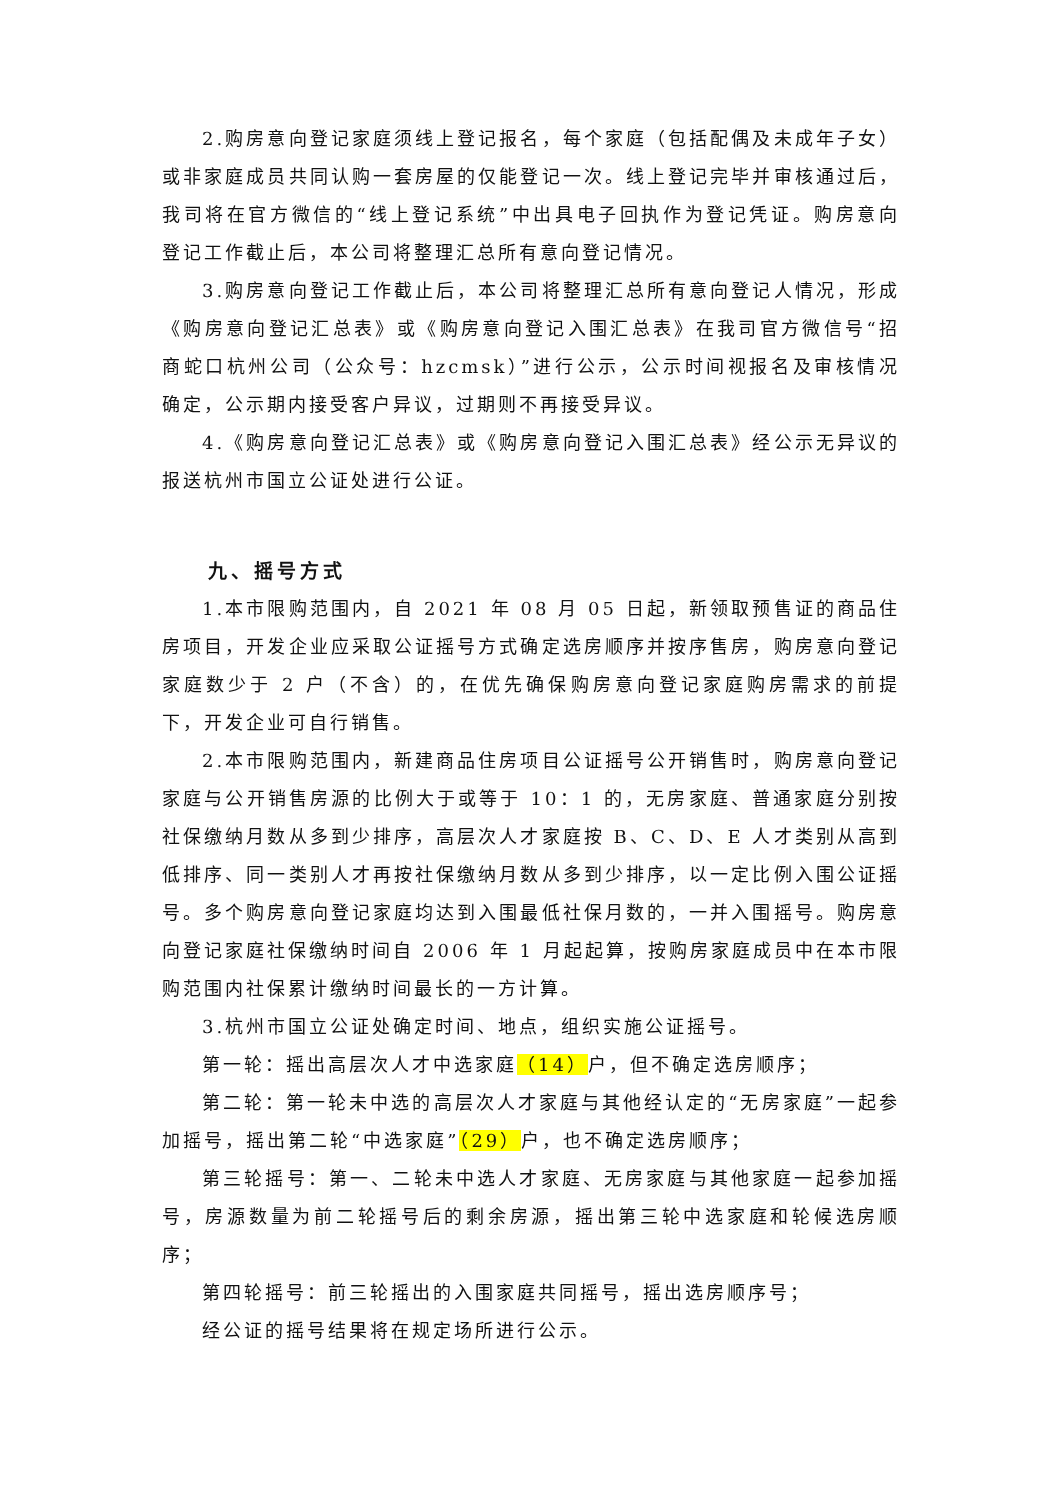2.购房意向登记家庭须线上登记报名，每个家庭（包括配偶及未成年子女）或非家庭成员共同认购一套房屋的仅能登记一次。线上登记完毕并审核通过后，我司将在官方微信的“线上登记系统”中出具电子回执作为登记凭证。购房意向登记工作截止后，本公司将整理汇总所有意向登记情况。
3.购房意向登记工作截止后，本公司将整理汇总所有意向登记人情况，形成《购房意向登记汇总表》或《购房意向登记入围汇总表》在我司官方微信号“招商蛇口杭州公司（公众号：hzcmsk）”进行公示，公示时间视报名及审核情况确定，公示期内接受客户异议，过期则不再接受异议。
4.《购房意向登记汇总表》或《购房意向登记入围汇总表》经公示无异议的报送杭州市国立公证处进行公证。
九、摇号方式
1.本市限购范围内，自 2021 年 08 月 05 日起，新领取预售证的商品住房项目，开发企业应采取公证摇号方式确定选房顺序并按序售房，购房意向登记家庭数少于 2 户（不含）的，在优先确保购房意向登记家庭购房需求的前提下，开发企业可自行销售。
2.本市限购范围内，新建商品住房项目公证摇号公开销售时，购房意向登记家庭与公开销售房源的比例大于或等于 10：1 的，无房家庭、普通家庭分别按社保缴纳月数从多到少排序，高层次人才家庭按 B、C、D、E 人才类别从高到低排序、同一类别人才再按社保缴纳月数从多到少排序，以一定比例入围公证摇号。多个购房意向登记家庭均达到入围最低社保月数的，一并入围摇号。购房意向登记家庭社保缴纳时间自 2006 年 1 月起起算，按购房家庭成员中在本市限购范围内社保累计缴纳时间最长的一方计算。
3.杭州市国立公证处确定时间、地点，组织实施公证摇号。
第一轮：摇出高层次人才中选家庭（14）户，但不确定选房顺序；
第二轮：第一轮未中选的高层次人才家庭与其他经认定的“无房家庭”一起参加摇号，摇出第二轮“中选家庭”（29）户，也不确定选房顺序；
第三轮摇号：第一、二轮未中选人才家庭、无房家庭与其他家庭一起参加摇号，房源数量为前二轮摇号后的剩余房源，摇出第三轮中选家庭和轮候选房顺序；
第四轮摇号：前三轮摇出的入围家庭共同摇号，摇出选房顺序号；
经公证的摇号结果将在规定场所进行公示。